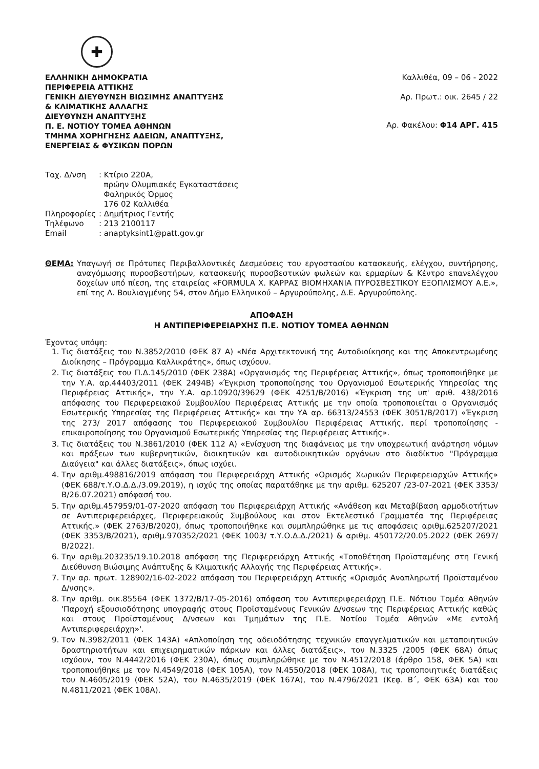✚
ΕΛΛΗΝΙΚΗ ΔΗΜΟΚΡΑΤΙΑ
ΠΕΡΙΦΕΡΕΙΑ ΑΤΤΙΚΗΣ
ΓΕΝΙΚΗ ΔΙΕΥΘΥΝΣΗ ΒΙΩΣΙΜΗΣ ΑΝΑΠΤΥΞΗΣ
& ΚΛΙΜΑΤΙΚΗΣ ΑΛΛΑΓΗΣ
ΔΙΕΥΘΥΝΣΗ ΑΝΑΠΤΥΞΗΣ
Π. Ε. ΝΟΤΙΟΥ ΤΟΜΕΑ ΑΘΗΝΩΝ
ΤΜΗΜΑ ΧΟΡΗΓΗΣΗΣ ΑΔΕΙΩΝ, ΑΝΑΠΤΥΞΗΣ,
ΕΝΕΡΓΕΙΑΣ & ΦΥΣΙΚΩΝ ΠΟΡΩΝ
Καλλιθέα, 09 – 06 - 2022
Αρ. Πρωτ.: οικ. 2645 / 22
Αρ. Φακέλου: Φ14 ΑΡΓ. 415
| Ταχ. Δ/νση | : Κτίριο 220Α, πρώην Ολυμπιακές Εγκαταστάσεις Φαληρικός Όρμος 176 02 Καλλιθέα |
| Πληροφορίες | : Δημήτριος Γεντής |
| Τηλέφωνο | : 213 2100117 |
| Email | : anaptyksint1@patt.gov.gr |
ΘΕΜΑ: Υπαγωγή σε Πρότυπες Περιβαλλοντικές Δεσμεύσεις του εργοστασίου κατασκευής, ελέγχου, συντήρησης, αναγόμωσης πυροσβεστήρων, κατασκευής πυροσβεστικών φωλεών και ερμαρίων & Κέντρο επανελέγχου δοχείων υπό πίεση, της εταιρείας «FORMULA X. ΚΑΡΡΑΣ ΒΙΟΜΗΧΑΝΙΑ ΠΥΡΟΣΒΕΣΤΙΚΟΥ ΕΞΟΠΛΙΣΜΟΥ Α.Ε.», επί της Λ. Βουλιαγμένης 54, στον Δήμο Ελληνικού – Αργυρούπολης, Δ.Ε. Αργυρούπολης.
ΑΠΟΦΑΣΗ
Η ΑΝΤΙΠΕΡΙΦΕΡΕΙΑΡΧΗΣ Π.Ε. ΝΟΤΙΟΥ ΤΟΜΕΑ ΑΘΗΝΩΝ
Έχοντας υπόψη:
1. Τις διατάξεις του Ν.3852/2010 (ΦΕΚ 87 Α) «Νέα Αρχιτεκτονική της Αυτοδιοίκησης και της Αποκεντρωμένης Διοίκησης – Πρόγραμμα Καλλικράτης», όπως ισχύουν.
2. Τις διατάξεις του Π.Δ.145/2010 (ΦΕΚ 238Α) «Οργανισμός της Περιφέρειας Αττικής», όπως τροποποιήθηκε με την Υ.Α. αρ.44403/2011 (ΦΕΚ 2494Β) «Έγκριση τροποποίησης του Οργανισμού Εσωτερικής Υπηρεσίας της Περιφέρειας Αττικής», την Υ.Α. αρ.10920/39629 (ΦΕΚ 4251/Β/2016) «Έγκριση της υπ' αριθ. 438/2016 απόφασης του Περιφερειακού Συμβουλίου Περιφέρειας Αττικής με την οποία τροποποιείται ο Οργανισμός Εσωτερικής Υπηρεσίας της Περιφέρειας Αττικής» και την ΥΑ αρ. 66313/24553 (ΦΕΚ 3051/Β/2017) «Έγκριση της 273/ 2017 απόφασης του Περιφερειακού Συμβουλίου Περιφέρειας Αττικής, περί τροποποίησης - επικαιροποίησης του Οργανισμού Εσωτερικής Υπηρεσίας της Περιφέρειας Αττικής».
3. Τις διατάξεις του Ν.3861/2010 (ΦΕΚ 112 Α) «Ενίσχυση της διαφάνειας με την υποχρεωτική ανάρτηση νόμων και πράξεων των κυβερνητικών, διοικητικών και αυτοδιοικητικών οργάνων στο διαδίκτυο "Πρόγραμμα Διαύγεια" και άλλες διατάξεις», όπως ισχύει.
4. Την αριθμ.498816/2019 απόφαση του Περιφερειάρχη Αττικής «Ορισμός Χωρικών Περιφερειαρχών Αττικής» (ΦΕΚ 688/τ.Υ.Ο.Δ.Δ./3.09.2019), η ισχύς της οποίας παρατάθηκε με την αριθμ. 625207 /23-07-2021 (ΦΕΚ 3353/Β/26.07.2021) απόφασή του.
5. Την αριθμ.457959/01-07-2020 απόφαση του Περιφερειάρχη Αττικής «Ανάθεση και Μεταβίβαση αρμοδιοτήτων σε Αντιπεριφερειάρχες, Περιφερειακούς Συμβούλους και στον Εκτελεστικό Γραμματέα της Περιφέρειας Αττικής.» (ΦΕΚ 2763/Β/2020), όπως τροποποιήθηκε και συμπληρώθηκε με τις αποφάσεις αριθμ.625207/2021 (ΦΕΚ 3353/Β/2021), αριθμ.970352/2021 (ΦΕΚ 1003/ τ.Υ.Ο.Δ.Δ./2021) & αριθμ. 450172/20.05.2022 (ΦΕΚ 2697/Β/2022).
6. Την αριθμ.203235/19.10.2018 απόφαση της Περιφερειάρχη Αττικής «Τοποθέτηση Προϊσταμένης στη Γενική Διεύθυνση Βιώσιμης Ανάπτυξης & Κλιματικής Αλλαγής της Περιφέρειας Αττικής».
7. Την αρ. πρωτ. 128902/16-02-2022 απόφαση του Περιφερειάρχη Αττικής «Ορισμός Αναπληρωτή Προϊσταμένου Δ/νσης».
8. Την αριθμ. οικ.85564 (ΦΕΚ 1372/Β/17-05-2016) απόφαση του Αντιπεριφερειάρχη Π.Ε. Νότιου Τομέα Αθηνών 'Παροχή εξουσιοδότησης υπογραφής στους Προϊσταμένους Γενικών Δ/νσεων της Περιφέρειας Αττικής καθώς και στους Προϊσταμένους Δ/νσεων και Τμημάτων της Π.Ε. Νοτίου Τομέα Αθηνών «Με εντολή Αντιπεριφερειάρχη»'.
9. Τον Ν.3982/2011 (ΦΕΚ 143Α) «Απλοποίηση της αδειοδότησης τεχνικών επαγγελματικών και μεταποιητικών δραστηριοτήτων και επιχειρηματικών πάρκων και άλλες διατάξεις», τον Ν.3325 /2005 (ΦΕΚ 68Α) όπως ισχύουν, τον Ν.4442/2016 (ΦΕΚ 230Α), όπως συμπληρώθηκε με τον Ν.4512/2018 (άρθρο 158, ΦΕΚ 5Α) και τροποποιήθηκε με τον Ν.4549/2018 (ΦΕΚ 105Α), τον Ν.4550/2018 (ΦΕΚ 108Α), τις τροποποιητικές διατάξεις του Ν.4605/2019 (ΦΕΚ 52Α), του Ν.4635/2019 (ΦΕΚ 167Α), του Ν.4796/2021 (Κεφ. Β΄, ΦΕΚ 63Α) και του Ν.4811/2021 (ΦΕΚ 108Α).